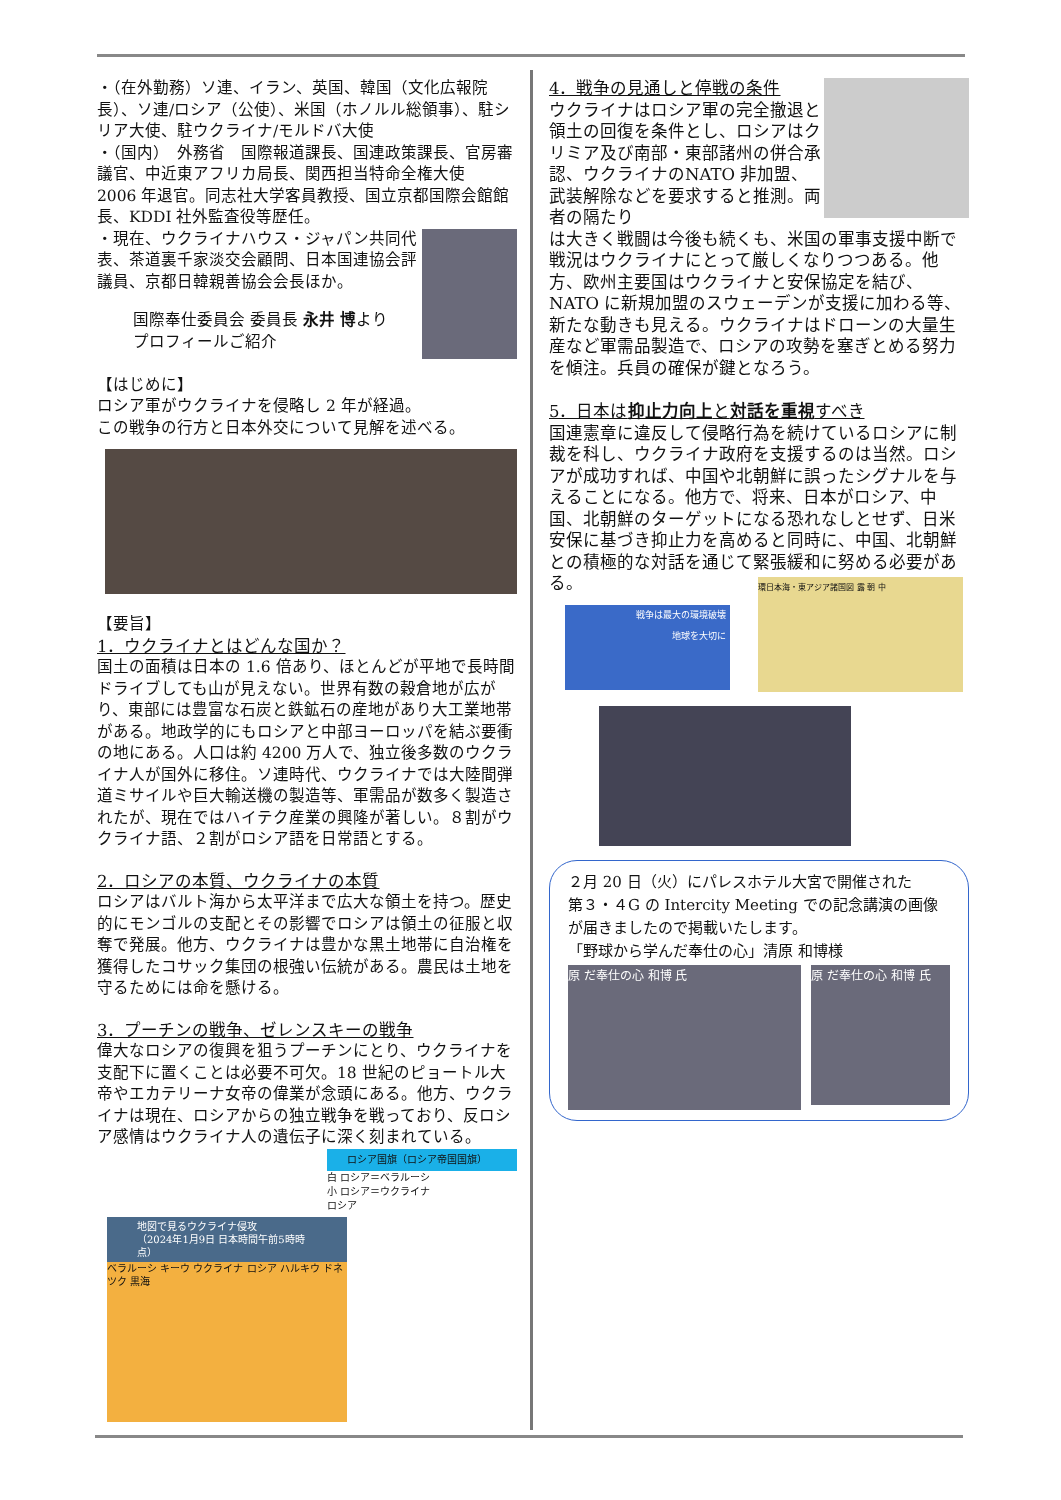・（在外勤務）ソ連、イラン、英国、韓国（文化広報院長）、ソ連/ロシア（公使）、米国（ホノルル総領事）、駐シリア大使、駐ウクライナ/モルドバ大使
・（国内）　外務省　国際報道課長、国連政策課長、官房審議官、中近東アフリカ局長、関西担当特命全権大使
2006 年退官。同志社大学客員教授、国立京都国際会館館長、KDDI 社外監査役等歴任。
・現在、ウクライナハウス・ジャパン共同代表、茶道裏千家淡交会顧問、日本国連協会評議員、京都日韓親善協会会長ほか。
国際奉仕委員会 委員長 永井 博より
プロフィールご紹介
【はじめに】
ロシア軍がウクライナを侵略し 2 年が経過。
この戦争の行方と日本外交について見解を述べる。
【要旨】
1．ウクライナとはどんな国か？
国土の面積は日本の 1.6 倍あり、ほとんどが平地で長時間ドライブしても山が見えない。世界有数の穀倉地が広がり、東部には豊富な石炭と鉄鉱石の産地があり大工業地帯がある。地政学的にもロシアと中部ヨーロッパを結ぶ要衝の地にある。人口は約 4200 万人で、独立後多数のウクライナ人が国外に移住。ソ連時代、ウクライナでは大陸間弾道ミサイルや巨大輸送機の製造等、軍需品が数多く製造されたが、現在ではハイテク産業の興隆が著しい。８割がウクライナ語、２割がロシア語を日常語とする。
2．ロシアの本質、ウクライナの本質
ロシアはバルト海から太平洋まで広大な領土を持つ。歴史的にモンゴルの支配とその影響でロシアは領土の征服と収奪で発展。他方、ウクライナは豊かな黒土地帯に自治権を獲得したコサック集団の根強い伝統がある。農民は土地を守るためには命を懸ける。
3．プーチンの戦争、ゼレンスキーの戦争
偉大なロシアの復興を狙うプーチンにとり、ウクライナを支配下に置くことは必要不可欠。18 世紀のピョートル大帝やエカテリーナ女帝の偉業が念頭にある。他方、ウクライナは現在、ロシアからの独立戦争を戦っており、反ロシア感情はウクライナ人の遺伝子に深く刻まれている。
ロシア国旗（ロシア帝国国旗）
白 ロシア＝ベラルーシ
小 ロシア＝ウクライナ
ロシア
地図で見るウクライナ侵攻
（2024年1月9日 日本時間午前5時時点）
ベラルーシ キーウ ウクライナ ロシア ハルキウ ドネツク 黒海
4．戦争の見通しと停戦の条件
ウクライナはロシア軍の完全撤退と領土の回復を条件とし、ロシアはクリミア及び南部・東部諸州の併合承認、ウクライナのNATO 非加盟、武装解除などを要求すると推測。両者の隔たり
は大きく戦闘は今後も続くも、米国の軍事支援中断で戦況はウクライナにとって厳しくなりつつある。他方、欧州主要国はウクライナと安保協定を結び、NATO に新規加盟のスウェーデンが支援に加わる等、新たな動きも見える。ウクライナはドローンの大量生産など軍需品製造で、ロシアの攻勢を塞ぎとめる努力を傾注。兵員の確保が鍵となろう。
5．日本は抑止力向上と対話を重視すべき
国連憲章に違反して侵略行為を続けているロシアに制裁を科し、ウクライナ政府を支援するのは当然。ロシアが成功すれば、中国や北朝鮮に誤ったシグナルを与えることになる。他方で、将来、日本がロシア、中国、北朝鮮のターゲットになる恐れなしとせず、日米安保に基づき抑止力を高めると同時に、中国、北朝鮮との積極的な対話を通じて緊張緩和に努める必要がある。
戦争は最大の環境破壊
地球を大切に
環日本海・東アジア諸国図 露 朝 中
２月 20 日（火）にパレスホテル大宮で開催された
第３・４G の Intercity Meeting での記念講演の画像が届きましたので掲載いたします。
「野球から学んだ奉仕の心」清原 和博様
原 だ奉仕の心 和博 氏
原 だ奉仕の心 和博 氏